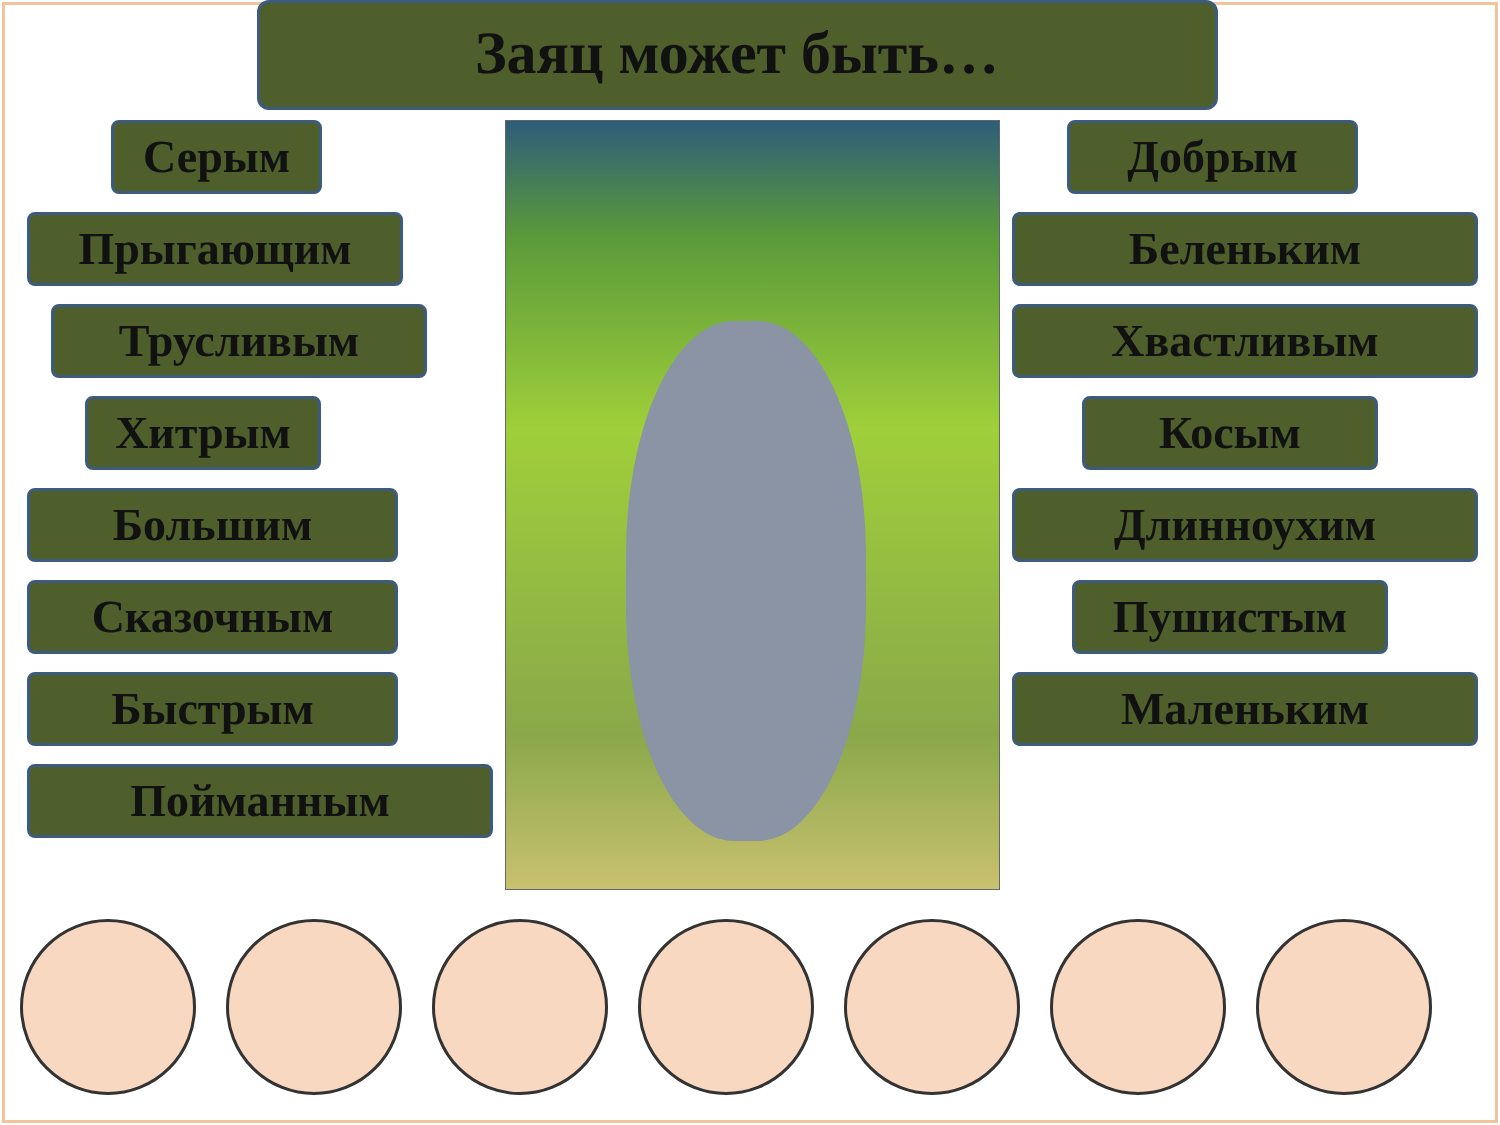Заяц может быть…
Серым
Прыгающим
Трусливым
Хитрым
Большим
Сказочным
Быстрым
Пойманным
Добрым
Беленьким
Хвастливым
Косым
Длинноухим
Пушистым
Маленьким